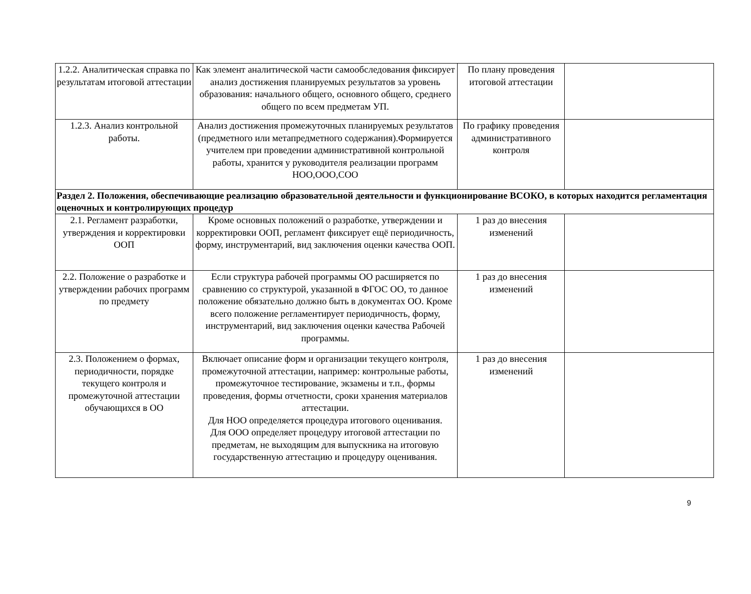| 1.2.2. Аналитическая справка по результатам итоговой аттестации | Как элемент аналитической части самообследования фиксирует анализ достижения планируемых результатов за уровень образования: начального общего, основного общего, среднего общего по всем предметам УП. | По плану проведения итоговой аттестации | |
| 1.2.3. Анализ контрольной работы. | Анализ достижения промежуточных планируемых результатов (предметного или метапредметного содержания).Формируется учителем при проведении административной контрольной работы, хранится у руководителя реализации программ НОО,ООО,СОО | По графику проведения административного контроля | |
| Раздел 2. Положения, обеспечивающие реализацию образовательной деятельности и функционирование ВСОКО, в которых находится регламентация оценочных и контролирующих процедур | | | |
| 2.1. Регламент разработки, утверждения и корректировки ООП | Кроме основных положений о разработке, утверждении и корректировки ООП, регламент фиксирует ещё периодичность, форму, инструментарий, вид заключения оценки качества ООП. | 1 раз до внесения изменений | |
| 2.2. Положение о разработке и утверждении рабочих программ по предмету | Если структура рабочей программы ОО расширяется по сравнению со структурой, указанной в ФГОС ОО, то данное положение обязательно должно быть в документах ОО. Кроме всего положение регламентирует периодичность, форму, инструментарий, вид заключения оценки качества Рабочей программы. | 1 раз до внесения изменений | |
| 2.3. Положением о формах, периодичности, порядке текущего контроля и промежуточной аттестации обучающихся в ОО | Включает описание форм и организации текущего контроля, промежуточной аттестации, например: контрольные работы, промежуточное тестирование, экзамены и т.п., формы проведения, формы отчетности, сроки хранения материалов аттестации. Для НОО определяется процедура итогового оценивания. Для ООО определяет процедуру итоговой аттестации по предметам, не выходящим для выпускника на итоговую государственную аттестацию и процедуру оценивания. | 1 раз до внесения изменений | |
9